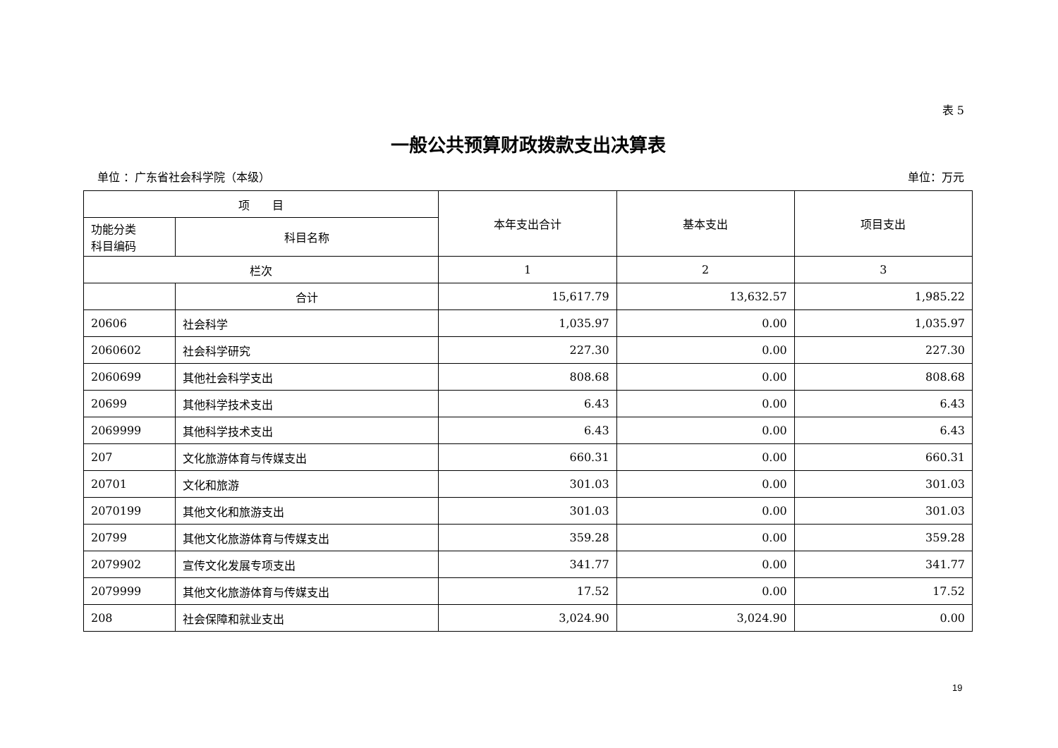表 5
一般公共预算财政拨款支出决算表
单位 ：广东省社会科学院（本级） 单位：万元
| 项 目 | | 本年支出合计 | 基本支出 | 项目支出 |
| --- | --- | --- | --- | --- |
| 功能分类 科目编码 | 科目名称 | | | |
| 栏次 | | 1 | 2 | 3 |
| | 合计 | 15,617.79 | 13,632.57 | 1,985.22 |
| 20606 | 社会科学 | 1,035.97 | 0.00 | 1,035.97 |
| 2060602 | 社会科学研究 | 227.30 | 0.00 | 227.30 |
| 2060699 | 其他社会科学支出 | 808.68 | 0.00 | 808.68 |
| 20699 | 其他科学技术支出 | 6.43 | 0.00 | 6.43 |
| 2069999 | 其他科学技术支出 | 6.43 | 0.00 | 6.43 |
| 207 | 文化旅游体育与传媒支出 | 660.31 | 0.00 | 660.31 |
| 20701 | 文化和旅游 | 301.03 | 0.00 | 301.03 |
| 2070199 | 其他文化和旅游支出 | 301.03 | 0.00 | 301.03 |
| 20799 | 其他文化旅游体育与传媒支出 | 359.28 | 0.00 | 359.28 |
| 2079902 | 宣传文化发展专项支出 | 341.77 | 0.00 | 341.77 |
| 2079999 | 其他文化旅游体育与传媒支出 | 17.52 | 0.00 | 17.52 |
| 208 | 社会保障和就业支出 | 3,024.90 | 3,024.90 | 0.00 |
19